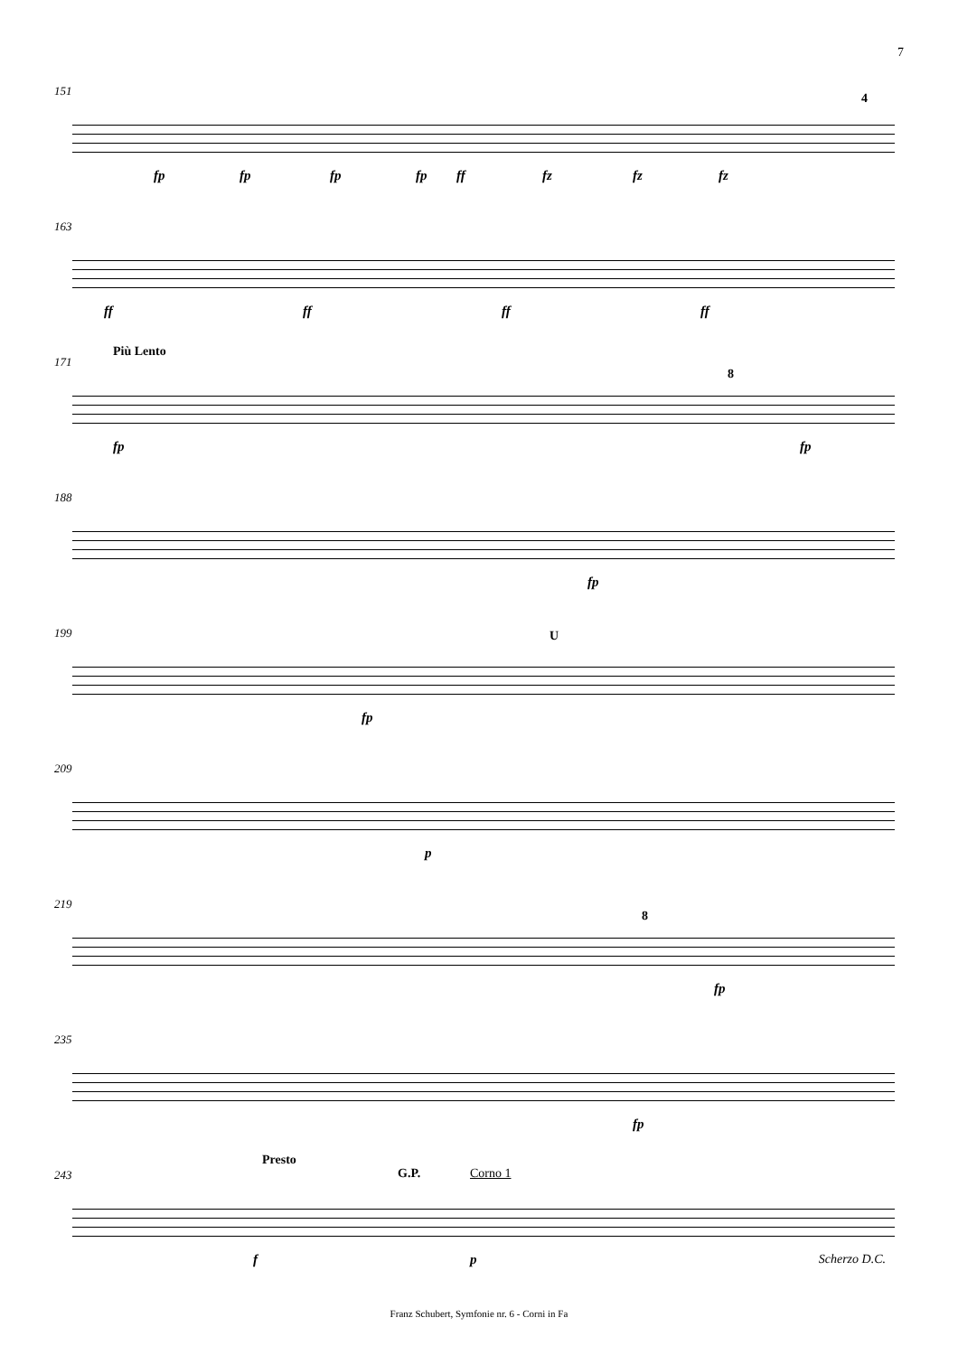7
151
4
fp fp fp fp ff fz fz fz
163
ff ff ff ff
Più Lento
171
8
fp fp
188
fp
U 199
fp
209
p
219
8
fp
235
fp
Presto
G.P. Corno 1 243
f p Scherzo D.C.
Franz Schubert, Symfonie nr. 6 - Corni in Fa